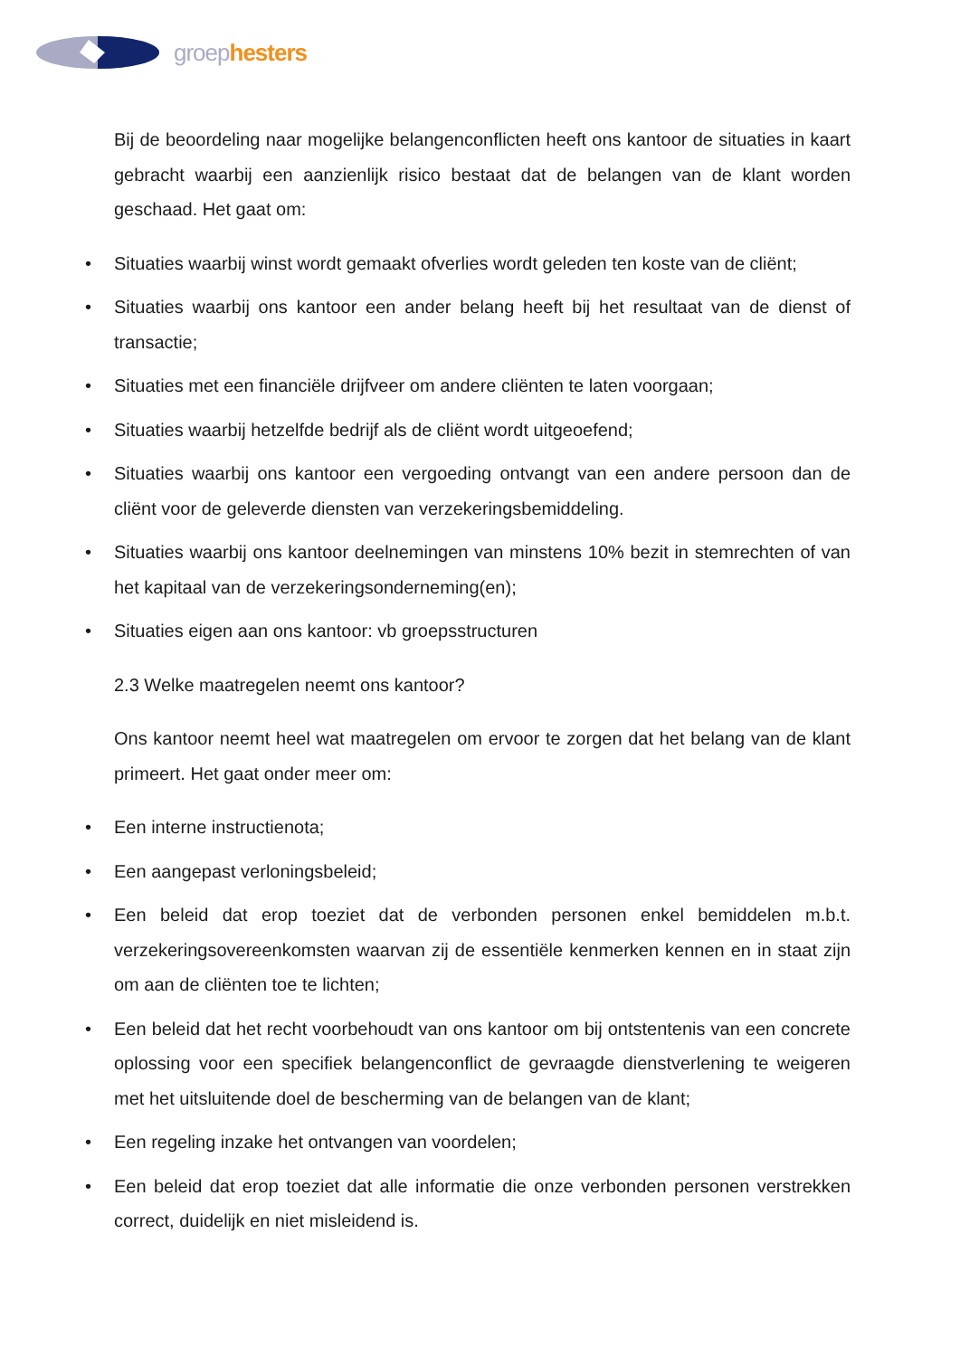groep hesters
Bij de beoordeling naar mogelijke belangenconflicten heeft ons kantoor de situaties in kaart gebracht waarbij een aanzienlijk risico bestaat dat de belangen van de klant worden geschaad. Het gaat om:
• Situaties waarbij winst wordt gemaakt ofverlies wordt geleden ten koste van de cliënt;
• Situaties waarbij ons kantoor een ander belang heeft bij het resultaat van de dienst of transactie;
• Situaties met een financiële drijfveer om andere cliënten te laten voorgaan;
• Situaties waarbij hetzelfde bedrijf als de cliënt wordt uitgeoefend;
• Situaties waarbij ons kantoor een vergoeding ontvangt van een andere persoon dan de cliënt voor de geleverde diensten van verzekeringsbemiddeling.
• Situaties waarbij ons kantoor deelnemingen van minstens 10% bezit in stemrechten of van het kapitaal van de verzekeringsonderneming(en);
• Situaties eigen aan ons kantoor: vb groepsstructuren
2.3 Welke maatregelen neemt ons kantoor?
Ons kantoor neemt heel wat maatregelen om ervoor te zorgen dat het belang van de klant primeert. Het gaat onder meer om:
• Een interne instructienota;
• Een aangepast verloningsbeleid;
• Een beleid dat erop toeziet dat de verbonden personen enkel bemiddelen m.b.t. verzekeringsovereenkomsten waarvan zij de essentiële kenmerken kennen en in staat zijn om aan de cliënten toe te lichten;
• Een beleid dat het recht voorbehoudt van ons kantoor om bij ontstentenis van een concrete oplossing voor een specifiek belangenconflict de gevraagde dienstverlening te weigeren met het uitsluitende doel de bescherming van de belangen van de klant;
• Een regeling inzake het ontvangen van voordelen;
• Een beleid dat erop toeziet dat alle informatie die onze verbonden personen verstrekken correct, duidelijk en niet misleidend is.